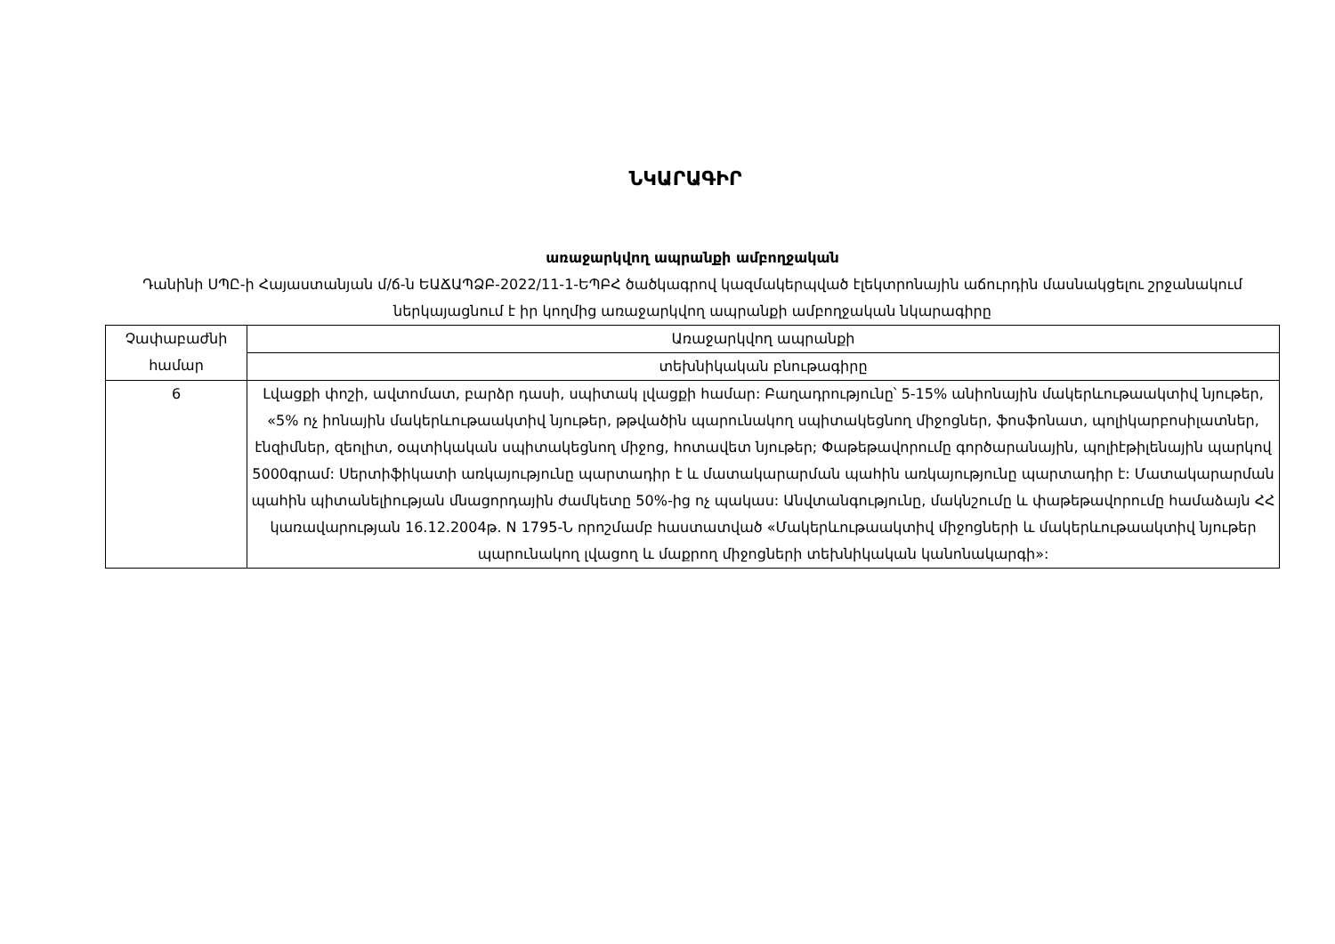ՆԿԱՐԱԳԻՐ
առաջարկվող ապրանքի ամբողջական
Դանինի ՍՊԸ-ի Հայաստանյան մ/ճ-ն ԵԱՃԱՊՁԲ-2022/11-1-ԵՊԲՀ ծածկագրով կազմակերպված էլեկտրոնային աճուրդին մասնակցելու շրջանակում ներկայացնում է իր կողմից առաջարկվող ապրանքի ամբողջական նկարագիրը
| Չափաբաժնի համար | Առաջարկվող ապրանքի |
| | տեխնիկական բնութագիրը |
| 6 | Լվացքի փոշի, ավտոմատ, բարձր դասի, սպիտակ լվացքի համար: Բաղադրությունը՝ 5-15% անիոնային մակերևութաակտիվ նյութեր, «5% ոչ իոնային մակերևութաակտիվ նյութեր, թթվածին պարունակող սպիտակեցնող միջոցներ, ֆոսֆոնատ, պոլիկարբոսիլատներ, էնզիմներ, զեոլիտ, օպտիկական սպիտակեցնող միջոց, հոտավետ նյութեր; Փաթեթավորումը գործարանային, պոլիէթիլենային պարկով 5000գրամ: Սերտիֆիկատի առկայությունը պարտադիր է և մատակարարման պահին առկայությունը պարտադիր է: Մատակարարման պահին պիտանելիության մնացորդային ժամկետը 50%-ից ոչ պակաս: Անվտանգությունը, մակնշումը և փաթեթավորումը համաձայն ՀՀ կառավարության 16.12.2004թ. N 1795-Ն որոշմամբ հաստատված «Մակերևութաակտիվ միջոցների և մակերևութաակտիվ նյութեր պարունակող լվացող և մաքրող միջոցների տեխնիկական կանոնակարգի»: |